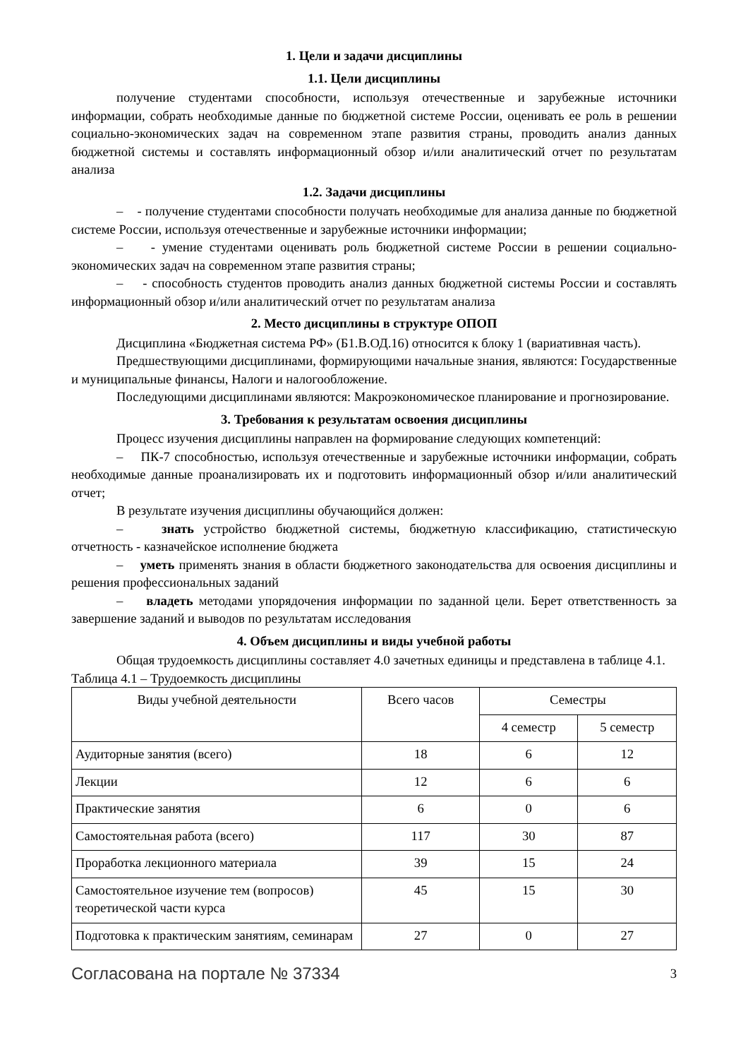1. Цели и задачи дисциплины
1.1. Цели дисциплины
получение студентами способности, используя отечественные и зарубежные источники информации, собрать необходимые данные по бюджетной системе России, оценивать ее роль в решении социально-экономических задач на современном этапе развития страны, проводить анализ данных бюджетной системы и составлять информационный обзор и/или аналитический отчет по результатам анализа
1.2. Задачи дисциплины
– - получение студентами способности получать необходимые для анализа данные по бюджетной системе России, используя отечественные и зарубежные источники информации;
– - умение студентами оценивать роль бюджетной системе России в решении социально-экономических задач на современном этапе развития страны;
– - способность студентов проводить анализ данных бюджетной системы России и составлять информационный обзор и/или аналитический отчет по результатам анализа
2. Место дисциплины в структуре ОПОП
Дисциплина «Бюджетная система РФ» (Б1.В.ОД.16) относится к блоку 1 (вариативная часть).
Предшествующими дисциплинами, формирующими начальные знания, являются: Государственные и муниципальные финансы, Налоги и налогообложение.
Последующими дисциплинами являются: Макроэкономическое планирование и прогнозирование.
3. Требования к результатам освоения дисциплины
Процесс изучения дисциплины направлен на формирование следующих компетенций:
– ПК-7 способностью, используя отечественные и зарубежные источники информации, собрать необходимые данные проанализировать их и подготовить информационный обзор и/или аналитический отчет;
В результате изучения дисциплины обучающийся должен:
– знать устройство бюджетной системы, бюджетную классификацию, статистическую отчетность - казначейское исполнение бюджета
– уметь применять знания в области бюджетного законодательства для освоения дисциплины и решения профессиональных заданий
– владеть методами упорядочения информации по заданной цели. Берет ответственность за завершение заданий и выводов по результатам исследования
4. Объем дисциплины и виды учебной работы
Общая трудоемкость дисциплины составляет 4.0 зачетных единицы и представлена в таблице 4.1.
Таблица 4.1 – Трудоемкость дисциплины
| Виды учебной деятельности | Всего часов | Семестры | |
| --- | --- | --- | --- |
| | | 4 семестр | 5 семестр |
| Аудиторные занятия (всего) | 18 | 6 | 12 |
| Лекции | 12 | 6 | 6 |
| Практические занятия | 6 | 0 | 6 |
| Самостоятельная работа (всего) | 117 | 30 | 87 |
| Проработка лекционного материала | 39 | 15 | 24 |
| Самостоятельное изучение тем (вопросов) теоретической части курса | 45 | 15 | 30 |
| Подготовка к практическим занятиям, семинарам | 27 | 0 | 27 |
Согласована на портале № 37334 3